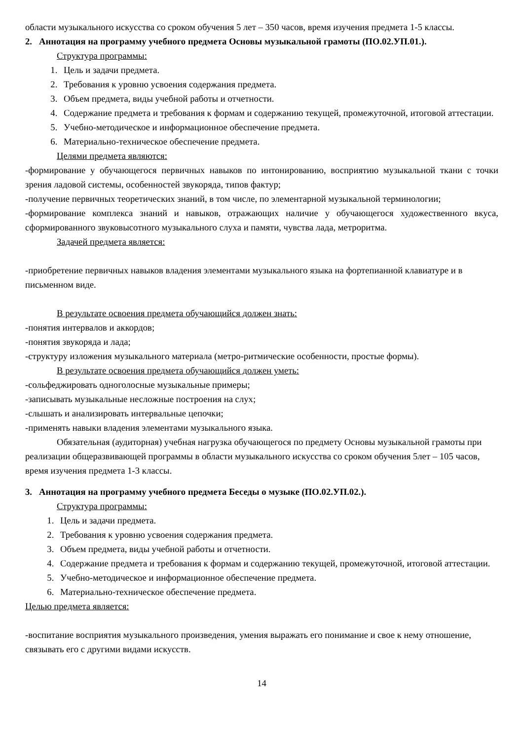области музыкального искусства со сроком обучения 5 лет – 350 часов, время изучения предмета 1-5 классы.
2. Аннотация на программу учебного предмета Основы музыкальной грамоты (ПО.02.УП.01.).
Структура программы:
1. Цель и задачи предмета.
2. Требования к уровню усвоения содержания предмета.
3. Объем предмета, виды учебной работы и отчетности.
4. Содержание предмета и требования к формам и содержанию текущей, промежуточной, итоговой аттестации.
5. Учебно-методическое и информационное обеспечение предмета.
6. Материально-техническое обеспечение предмета.
Целями предмета являются:
-формирование у обучающегося первичных навыков по интонированию, восприятию музыкальной ткани с точки зрения ладовой системы, особенностей звукоряда, типов фактур;
-получение первичных теоретических знаний, в том числе, по элементарной музыкальной терминологии;
-формирование комплекса знаний и навыков, отражающих наличие у обучающегося художественного вкуса, сформированного звуковысотного музыкального слуха и памяти, чувства лада, метроритма.
Задачей предмета является:
-приобретение первичных навыков владения элементами музыкального языка на фортепианной клавиатуре и в письменном виде.
В результате освоения предмета обучающийся должен знать:
-понятия интервалов и аккордов;
-понятия звукоряда и лада;
-структуру изложения музыкального материала (метро-ритмические особенности, простые формы).
В результате освоения предмета обучающийся должен уметь:
-сольфеджировать одноголосные музыкальные примеры;
-записывать музыкальные несложные построения на слух;
-слышать и анализировать интервальные цепочки;
-применять навыки владения элементами музыкального языка.
Обязательная (аудиторная) учебная нагрузка обучающегося по предмету Основы музыкальной грамоты при реализации общеразвивающей программы в области музыкального искусства со сроком обучения 5лет – 105 часов, время изучения предмета 1-3 классы.
3. Аннотация на программу учебного предмета Беседы о музыке (ПО.02.УП.02.).
Структура программы:
1. Цель и задачи предмета.
2. Требования к уровню усвоения содержания предмета.
3. Объем предмета, виды учебной работы и отчетности.
4. Содержание предмета и требования к формам и содержанию текущей, промежуточной, итоговой аттестации.
5. Учебно-методическое и информационное обеспечение предмета.
6. Материально-техническое обеспечение предмета.
Целью предмета является:
-воспитание восприятия музыкального произведения, умения выражать его понимание и свое к нему отношение, связывать его с другими видами искусств.
14